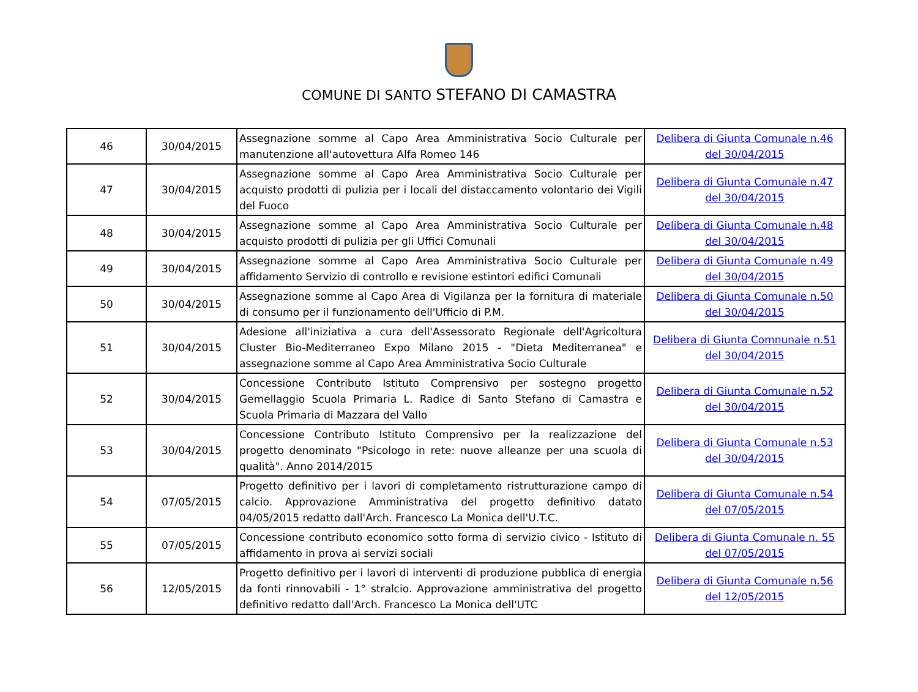COMUNE DI SANTO STEFANO DI CAMASTRA
| 46 | 30/04/2015 | Assegnazione somme al Capo Area Amministrativa Socio Culturale per manutenzione all'autovettura Alfa Romeo 146 | Delibera di Giunta Comunale n.46 del 30/04/2015 |
| 47 | 30/04/2015 | Assegnazione somme al Capo Area Amministrativa Socio Culturale per acquisto prodotti di pulizia per i locali del distaccamento volontario dei Vigili del Fuoco | Delibera di Giunta Comunale n.47 del 30/04/2015 |
| 48 | 30/04/2015 | Assegnazione somme al Capo Area Amministrativa Socio Culturale per acquisto prodotti di pulizia per gli Uffici Comunali | Delibera di Giunta Comunale n.48 del 30/04/2015 |
| 49 | 30/04/2015 | Assegnazione somme al Capo Area Amministrativa Socio Culturale per affidamento Servizio di controllo e revisione estintori edifici Comunali | Delibera di Giunta Comunale n.49 del 30/04/2015 |
| 50 | 30/04/2015 | Assegnazione somme al Capo Area di Vigilanza per la fornitura di materiale di consumo per il funzionamento dell'Ufficio di P.M. | Delibera di Giunta Comunale n.50 del 30/04/2015 |
| 51 | 30/04/2015 | Adesione all'iniziativa a cura dell'Assessorato Regionale dell'Agricoltura Cluster Bio-Mediterraneo Expo Milano 2015 - "Dieta Mediterranea" e assegnazione somme al Capo Area Amministrativa Socio Culturale | Delibera di Giunta Comnunale n.51 del 30/04/2015 |
| 52 | 30/04/2015 | Concessione Contributo Istituto Comprensivo per sostegno progetto Gemellaggio Scuola Primaria L. Radice di Santo Stefano di Camastra e Scuola Primaria di Mazzara del Vallo | Delibera di Giunta Comunale n.52 del 30/04/2015 |
| 53 | 30/04/2015 | Concessione Contributo Istituto Comprensivo per la realizzazione del progetto denominato "Psicologo in rete: nuove alleanze per una scuola di qualità". Anno 2014/2015 | Delibera di Giunta Comunale n.53 del 30/04/2015 |
| 54 | 07/05/2015 | Progetto definitivo per i lavori di completamento ristrutturazione campo di calcio. Approvazione Amministrativa del progetto definitivo datato 04/05/2015 redatto dall'Arch. Francesco La Monica dell'U.T.C. | Delibera di Giunta Comunale n.54 del 07/05/2015 |
| 55 | 07/05/2015 | Concessione contributo economico sotto forma di servizio civico - Istituto di affidamento in prova ai servizi sociali | Delibera di Giunta Comunale n. 55 del 07/05/2015 |
| 56 | 12/05/2015 | Progetto definitivo per i lavori di interventi di produzione pubblica di energia da fonti rinnovabili - 1° stralcio. Approvazione amministrativa del progetto definitivo redatto dall'Arch. Francesco La Monica dell'UTC | Delibera di Giunta Comunale n.56 del 12/05/2015 |